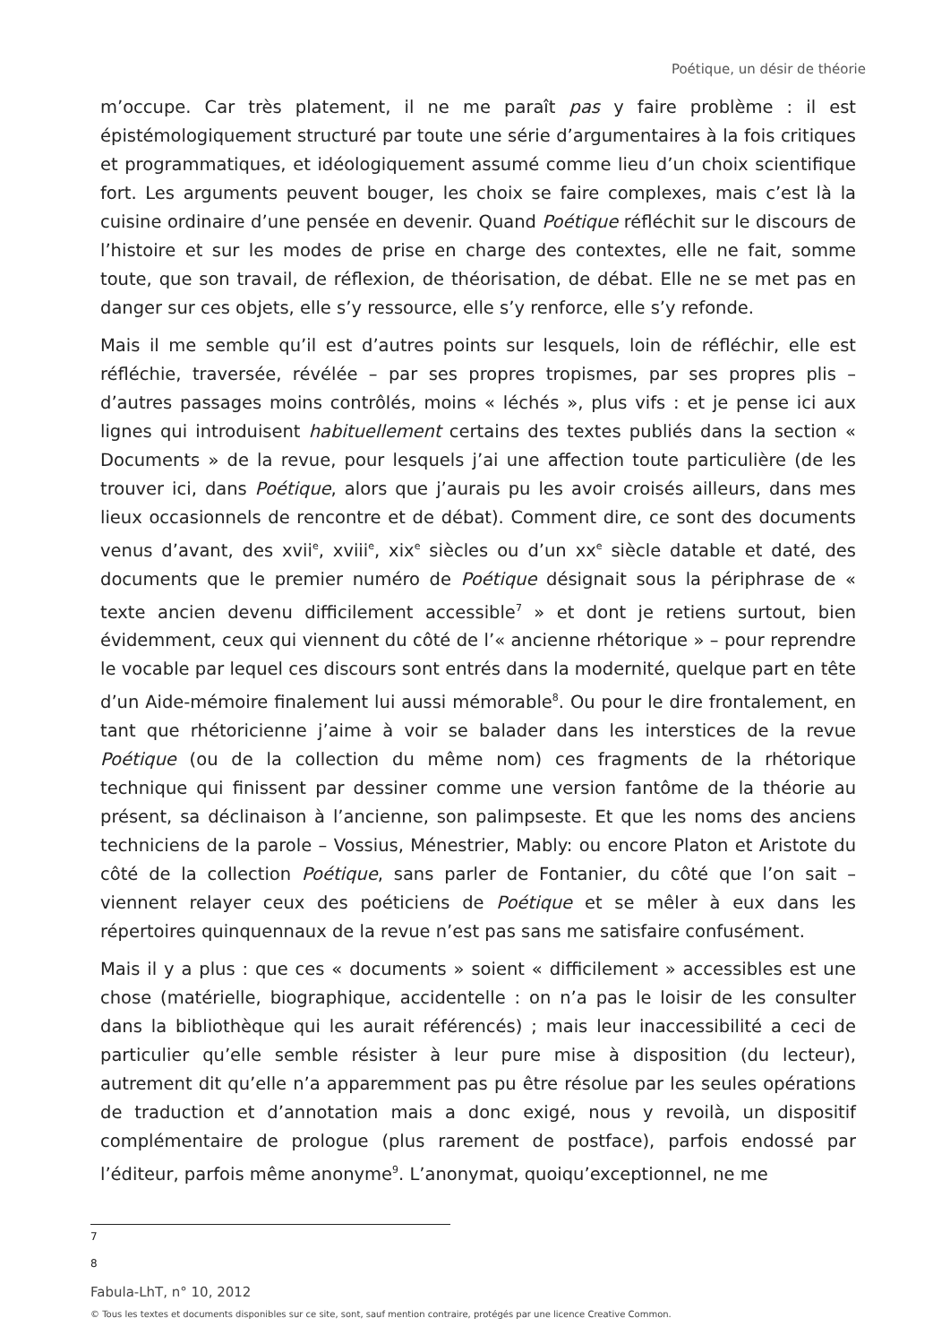Poétique, un désir de théorie
m’occupe. Car très platement, il ne me paraît pas y faire problème : il est épistémologiquement structuré par toute une série d’argumentaires à la fois critiques et programmatiques, et idéologiquement assumé comme lieu d’un choix scientifique fort. Les arguments peuvent bouger, les choix se faire complexes, mais c’est là la cuisine ordinaire d’une pensée en devenir. Quand Poétique réfléchit sur le discours de l’histoire et sur les modes de prise en charge des contextes, elle ne fait, somme toute, que son travail, de réflexion, de théorisation, de débat. Elle ne se met pas en danger sur ces objets, elle s’y ressource, elle s’y renforce, elle s’y refonde.
Mais il me semble qu’il est d’autres points sur lesquels, loin de réfléchir, elle est réfléchie, traversée, révélée – par ses propres tropismes, par ses propres plis – d’autres passages moins contrôlés, moins « léchés », plus vifs : et je pense ici aux lignes qui introduisent habituellement certains des textes publiés dans la section « Documents » de la revue, pour lesquels j’ai une affection toute particulière (de les trouver ici, dans Poétique, alors que j’aurais pu les avoir croisés ailleurs, dans mes lieux occasionnels de rencontre et de débat). Comment dire, ce sont des documents venus d’avant, des xvii<sup>e</sup>, xviii<sup>e</sup>, xix<sup>e</sup> siècles ou d’un xx<sup>e</sup> siècle datable et daté, des documents que le premier numéro de Poétique désignait sous la périphrase de « texte ancien devenu difficilement accessible<sup>7</sup> » et dont je retiens surtout, bien évidemment, ceux qui viennent du côté de l’« ancienne rhétorique » – pour reprendre le vocable par lequel ces discours sont entrés dans la modernité, quelque part en tête d’un Aide-mémoire finalement lui aussi mémorable<sup>8</sup>. Ou pour le dire frontalement, en tant que rhétoricienne j’aime à voir se balader dans les interstices de la revue Poétique (ou de la collection du même nom) ces fragments de la rhétorique technique qui finissent par dessiner comme une version fantôme de la théorie au présent, sa déclinaison à l’ancienne, son palimpseste. Et que les noms des anciens techniciens de la parole – Vossius, Ménestrier, Mably: ou encore Platon et Aristote du côté de la collection Poétique, sans parler de Fontanier, du côté que l’on sait – viennent relayer ceux des poéticiens de Poétique et se mêler à eux dans les répertoires quinquennaux de la revue n’est pas sans me satisfaire confusément.
Mais il y a plus : que ces « documents » soient « difficilement » accessibles est une chose (matérielle, biographique, accidentelle : on n’a pas le loisir de les consulter dans la bibliothèque qui les aurait référencés) ; mais leur inaccessibilité a ceci de particulier qu’elle semble résister à leur pure mise à disposition (du lecteur), autrement dit qu’elle n’a apparemment pas pu être résolue par les seules opérations de traduction et d’annotation mais a donc exigé, nous y revoilà, un dispositif complémentaire de prologue (plus rarement de postface), parfois endossé par l’éditeur, parfois même anonyme<sup>9</sup>. L’anonymat, quoiqu’exceptionnel, ne me
7
8
Fabula-LhT, n° 10, 2012
© Tous les textes et documents disponibles sur ce site, sont, sauf mention contraire, protégés par une licence Creative Common.